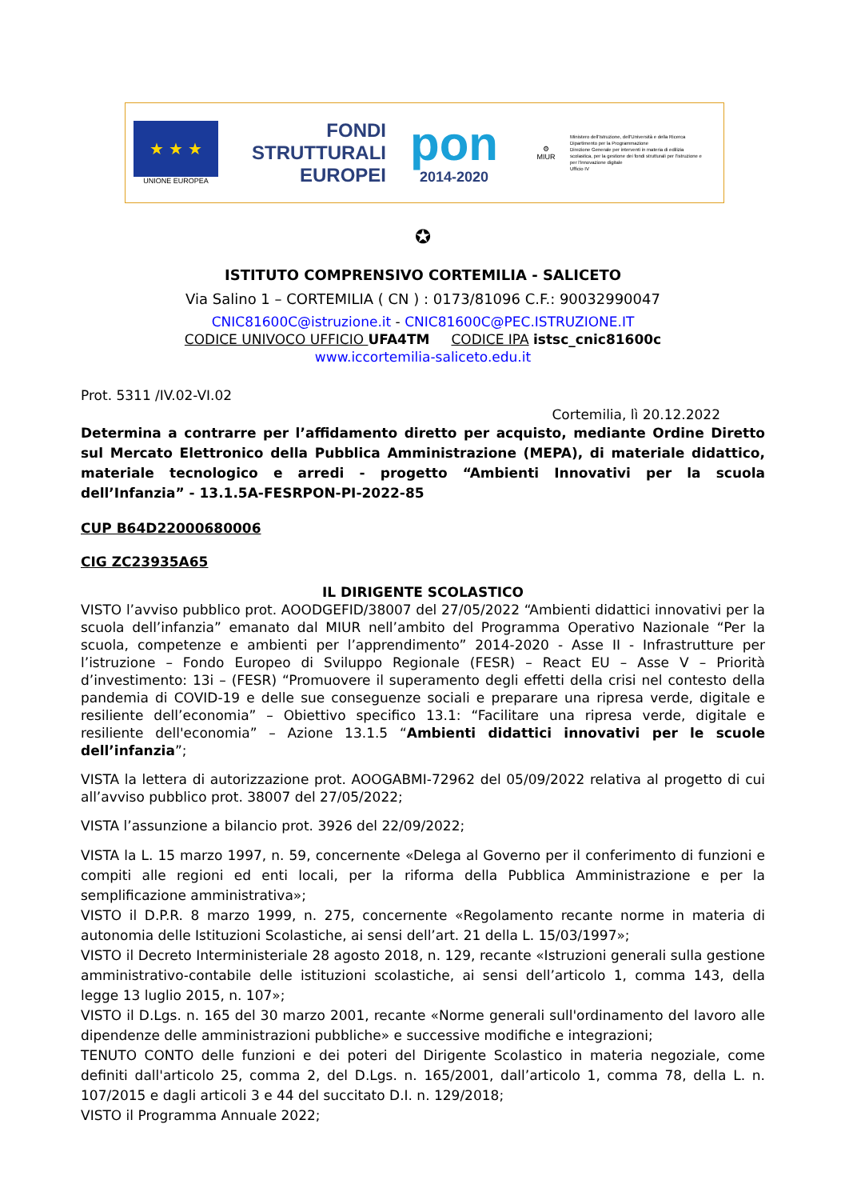★ ★ ★
UNIONE EUROPEA
FONDI
STRUTTURALI
EUROPEI
pon
2014-2020
⚙
MIUR
Ministero dell'Istruzione, dell'Università e della Ricerca
Dipartimento per la Programmazione
Direzione Generale per interventi in materia di edilizia scolastica, per la gestione dei fondi strutturali per l'istruzione e per l'innovazione digitale
Ufficio IV
✪
ISTITUTO COMPRENSIVO CORTEMILIA - SALICETO
Via Salino 1 – CORTEMILIA ( CN ) : 0173/81096 C.F.: 90032990047
CNIC81600C@istruzione.it - CNIC81600C@PEC.ISTRUZIONE.IT
CODICE UNIVOCO UFFICIO UFA4TM CODICE IPA istsc_cnic81600c
www.iccortemilia-saliceto.edu.it
Prot. 5311 /IV.02-VI.02
Cortemilia, lì 20.12.2022
Determina a contrarre per l’affidamento diretto per acquisto, mediante Ordine Diretto sul Mercato Elettronico della Pubblica Amministrazione (MEPA), di materiale didattico, materiale tecnologico e arredi - progetto “Ambienti Innovativi per la scuola dell’Infanzia” - 13.1.5A-FESRPON-PI-2022-85
CUP B64D22000680006
CIG ZC23935A65
IL DIRIGENTE SCOLASTICO
VISTO l’avviso pubblico prot. AOODGEFID/38007 del 27/05/2022 “Ambienti didattici innovativi per la scuola dell’infanzia” emanato dal MIUR nell’ambito del Programma Operativo Nazionale “Per la scuola, competenze e ambienti per l’apprendimento” 2014-2020 - Asse II - Infrastrutture per l’istruzione – Fondo Europeo di Sviluppo Regionale (FESR) – React EU – Asse V – Priorità d’investimento: 13i – (FESR) “Promuovere il superamento degli effetti della crisi nel contesto della pandemia di COVID-19 e delle sue conseguenze sociali e preparare una ripresa verde, digitale e resiliente dell’economia” – Obiettivo specifico 13.1: “Facilitare una ripresa verde, digitale e resiliente dell'economia” – Azione 13.1.5 “Ambienti didattici innovativi per le scuole dell’infanzia”;
VISTA la lettera di autorizzazione prot. AOOGABMI-72962 del 05/09/2022 relativa al progetto di cui all’avviso pubblico prot. 38007 del 27/05/2022;
VISTA l’assunzione a bilancio prot. 3926 del 22/09/2022;
VISTA la L. 15 marzo 1997, n. 59, concernente «Delega al Governo per il conferimento di funzioni e compiti alle regioni ed enti locali, per la riforma della Pubblica Amministrazione e per la semplificazione amministrativa»;
VISTO il D.P.R. 8 marzo 1999, n. 275, concernente «Regolamento recante norme in materia di autonomia delle Istituzioni Scolastiche, ai sensi dell’art. 21 della L. 15/03/1997»;
VISTO il Decreto Interministeriale 28 agosto 2018, n. 129, recante «Istruzioni generali sulla gestione amministrativo-contabile delle istituzioni scolastiche, ai sensi dell’articolo 1, comma 143, della legge 13 luglio 2015, n. 107»;
VISTO il D.Lgs. n. 165 del 30 marzo 2001, recante «Norme generali sull'ordinamento del lavoro alle dipendenze delle amministrazioni pubbliche» e successive modifiche e integrazioni;
TENUTO CONTO delle funzioni e dei poteri del Dirigente Scolastico in materia negoziale, come definiti dall'articolo 25, comma 2, del D.Lgs. n. 165/2001, dall’articolo 1, comma 78, della L. n. 107/2015 e dagli articoli 3 e 44 del succitato D.I. n. 129/2018;
VISTO il Programma Annuale 2022;